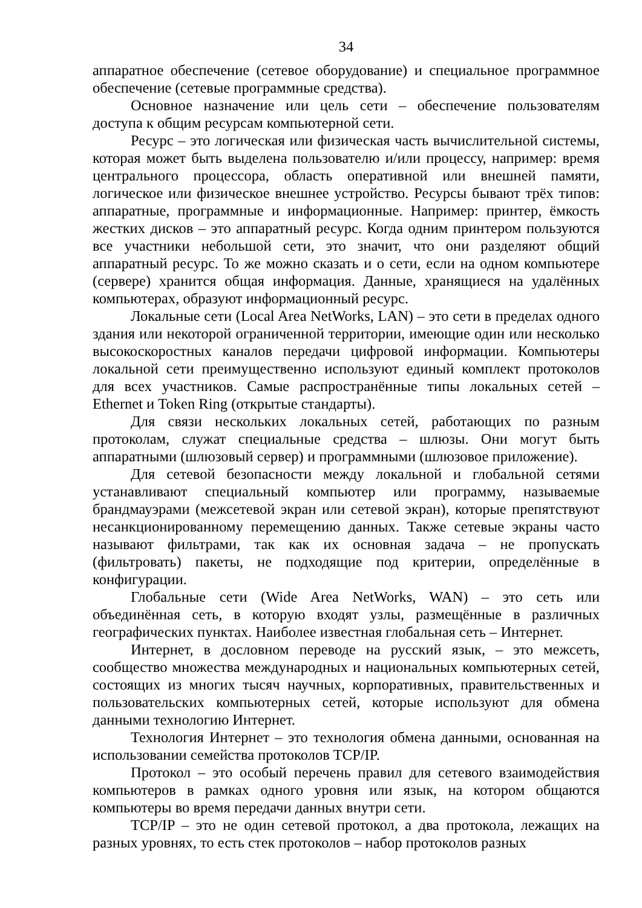34
аппаратное обеспечение (сетевое оборудование) и специальное программное обеспечение (сетевые программные средства).
Основное назначение или цель сети – обеспечение пользователям доступа к общим ресурсам компьютерной сети.
Ресурс – это логическая или физическая часть вычислительной системы, которая может быть выделена пользователю и/или процессу, например: время центрального процессора, область оперативной или внешней памяти, логическое или физическое внешнее устройство. Ресурсы бывают трёх типов: аппаратные, программные и информационные. Например: принтер, ёмкость жестких дисков – это аппаратный ресурс. Когда одним принтером пользуются все участники небольшой сети, это значит, что они разделяют общий аппаратный ресурс. То же можно сказать и о сети, если на одном компьютере (сервере) хранится общая информация. Данные, хранящиеся на удалённых компьютерах, образуют информационный ресурс.
Локальные сети (Local Area NetWorks, LAN) – это сети в пределах одного здания или некоторой ограниченной территории, имеющие один или несколько высокоскоростных каналов передачи цифровой информации. Компьютеры локальной сети преимущественно используют единый комплект протоколов для всех участников. Самые распространённые типы локальных сетей – Ethernet и Token Ring (открытые стандарты).
Для связи нескольких локальных сетей, работающих по разным протоколам, служат специальные средства – шлюзы. Они могут быть аппаратными (шлюзовый сервер) и программными (шлюзовое приложение).
Для сетевой безопасности между локальной и глобальной сетями устанавливают специальный компьютер или программу, называемые брандмауэрами (межсетевой экран или сетевой экран), которые препятствуют несанкционированному перемещению данных. Также сетевые экраны часто называют фильтрами, так как их основная задача – не пропускать (фильтровать) пакеты, не подходящие под критерии, определённые в конфигурации.
Глобальные сети (Wide Area NetWorks, WAN) – это сеть или объединённая сеть, в которую входят узлы, размещённые в различных географических пунктах. Наиболее известная глобальная сеть – Интернет.
Интернет, в дословном переводе на русский язык, – это межсеть, сообщество множества международных и национальных компьютерных сетей, состоящих из многих тысяч научных, корпоративных, правительственных и пользовательских компьютерных сетей, которые используют для обмена данными технологию Интернет.
Технология Интернет – это технология обмена данными, основанная на использовании семейства протоколов TCP/IP.
Протокол – это особый перечень правил для сетевого взаимодействия компьютеров в рамках одного уровня или язык, на котором общаются компьютеры во время передачи данных внутри сети.
TCP/IP – это не один сетевой протокол, а два протокола, лежащих на разных уровнях, то есть стек протоколов – набор протоколов разных